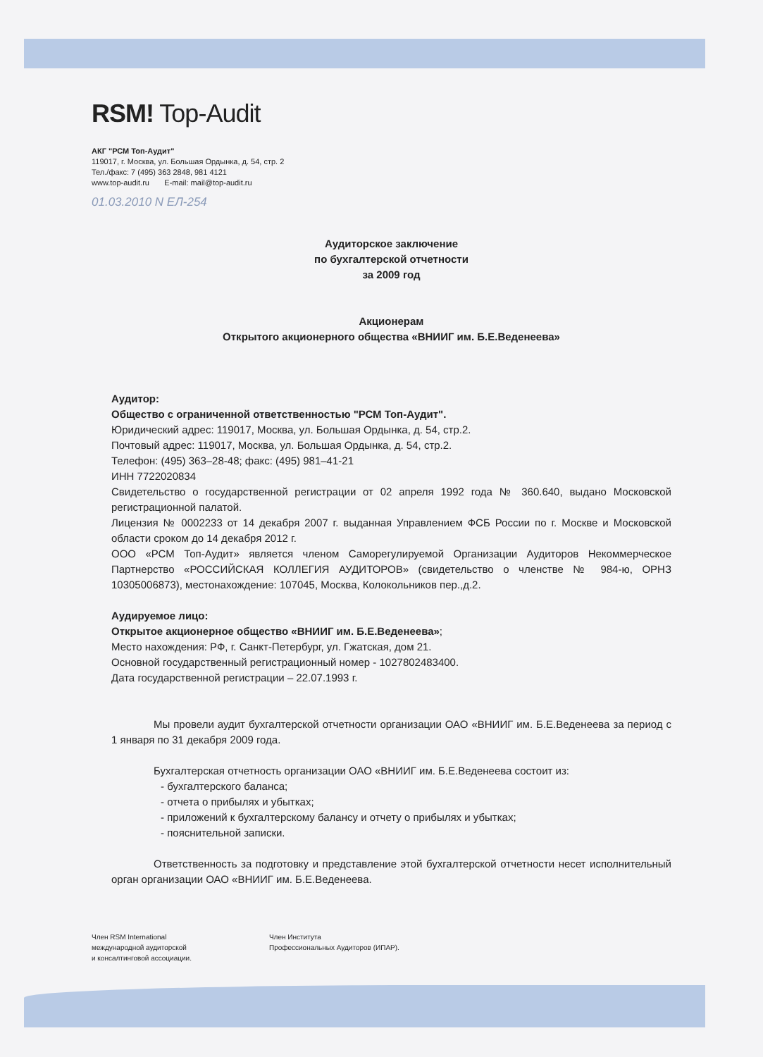RSM! Top-Audit
АКГ "РСМ Топ-Аудит"
119017, г. Москва, ул. Большая Ордынка, д. 54, стр. 2
Тел./факс: 7 (495) 363 2848, 981 4121
www.top-audit.ru E-mail: mail@top-audit.ru
01.03.2010 N ЕЛ-254
Аудиторское заключение
по бухгалтерской отчетности
за 2009 год
Акционерам
Открытого акционерного общества «ВНИИГ им. Б.Е.Веденеева»
Аудитор:
Общество с ограниченной ответственностью "РСМ Топ-Аудит".
Юридический адрес: 119017, Москва, ул. Большая Ордынка, д. 54, стр.2.
Почтовый адрес: 119017, Москва, ул. Большая Ордынка, д. 54, стр.2.
Телефон: (495) 363–28-48; факс: (495) 981–41-21
ИНН 7722020834
Свидетельство о государственной регистрации от 02 апреля 1992 года № 360.640, выдано Московской регистрационной палатой.
Лицензия № 0002233 от 14 декабря 2007 г. выданная Управлением ФСБ России по г. Москве и Московской области сроком до 14 декабря 2012 г.
ООО «РСМ Топ-Аудит» является членом Саморегулируемой Организации Аудиторов Некоммерческое Партнерство «РОССИЙСКАЯ КОЛЛЕГИЯ АУДИТОРОВ» (свидетельство о членстве № 984-ю, ОРНЗ 10305006873), местонахождение: 107045, Москва, Колокольников пер.,д.2.
Аудируемое лицо:
Открытое акционерное общество «ВНИИГ им. Б.Е.Веденеева»;
Место нахождения: РФ, г. Санкт-Петербург, ул. Гжатская, дом 21.
Основной государственный регистрационный номер - 1027802483400.
Дата государственной регистрации – 22.07.1993 г.
Мы провели аудит бухгалтерской отчетности организации ОАО «ВНИИГ им. Б.Е.Веденеева за период с 1 января по 31 декабря 2009 года.
Бухгалтерская отчетность организации ОАО «ВНИИГ им. Б.Е.Веденеева состоит из:
- бухгалтерского баланса;
- отчета о прибылях и убытках;
- приложений к бухгалтерскому балансу и отчету о прибылях и убытках;
- пояснительной записки.
Ответственность за подготовку и представление этой бухгалтерской отчетности несет исполнительный орган организации ОАО «ВНИИГ им. Б.Е.Веденеева.
Член RSM International
международной аудиторской
и консалтинговой ассоциации.
Член Института
Профессиональных Аудиторов (ИПАР).